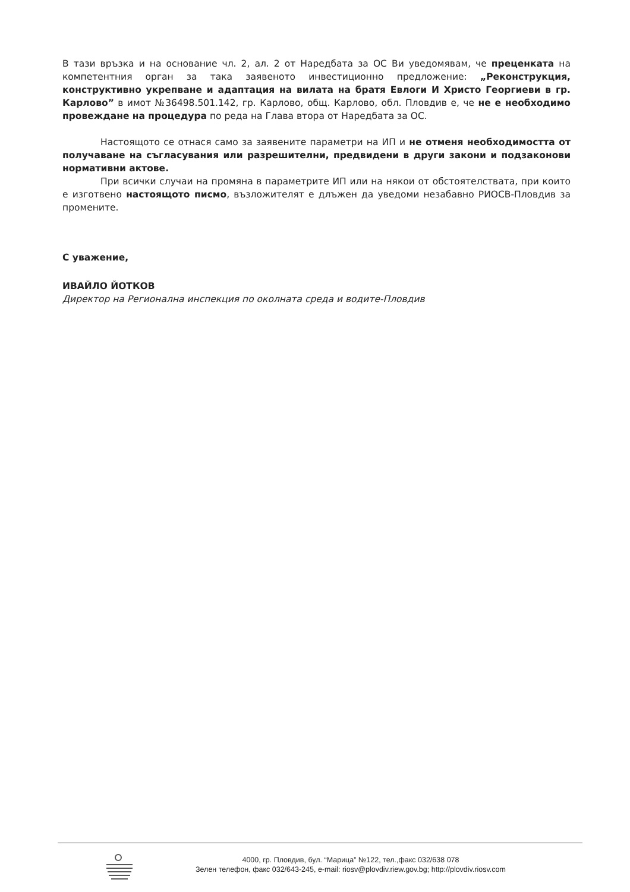В тази връзка и на основание чл. 2, ал. 2 от Наредбата за ОС Ви уведомявам, че преценката на компетентния орган за така заявеното инвестиционно предложение: „Реконструкция, конструктивно укрепване и адаптация на вилата на братя Евлоги И Христо Георгиеви в гр. Карлово” в имот №36498.501.142, гр. Карлово, общ. Карлово, обл. Пловдив е, че не е необходимо провеждане на процедура по реда на Глава втора от Наредбата за ОС.
Настоящото се отнася само за заявените параметри на ИП и не отменя необходимостта от получаване на съгласувания или разрешителни, предвидени в други закони и подзаконови нормативни актове.
При всички случаи на промяна в параметрите ИП или на някои от обстоятелствата, при които е изготвено настоящото писмо, възложителят е длъжен да уведоми незабавно РИОСВ-Пловдив за промените.
С уважение,
ИВАЙЛО ЙОТКОВ
Директор на Регионална инспекция по околната среда и водите-Пловдив
4000, гр. Пловдив, бул. “Марица” №122, тел.,факс 032/638 078
Зелен телефон, факс 032/643-245, e-mail: riosv@plovdiv.riew.gov.bg; http://plovdiv.riosv.com